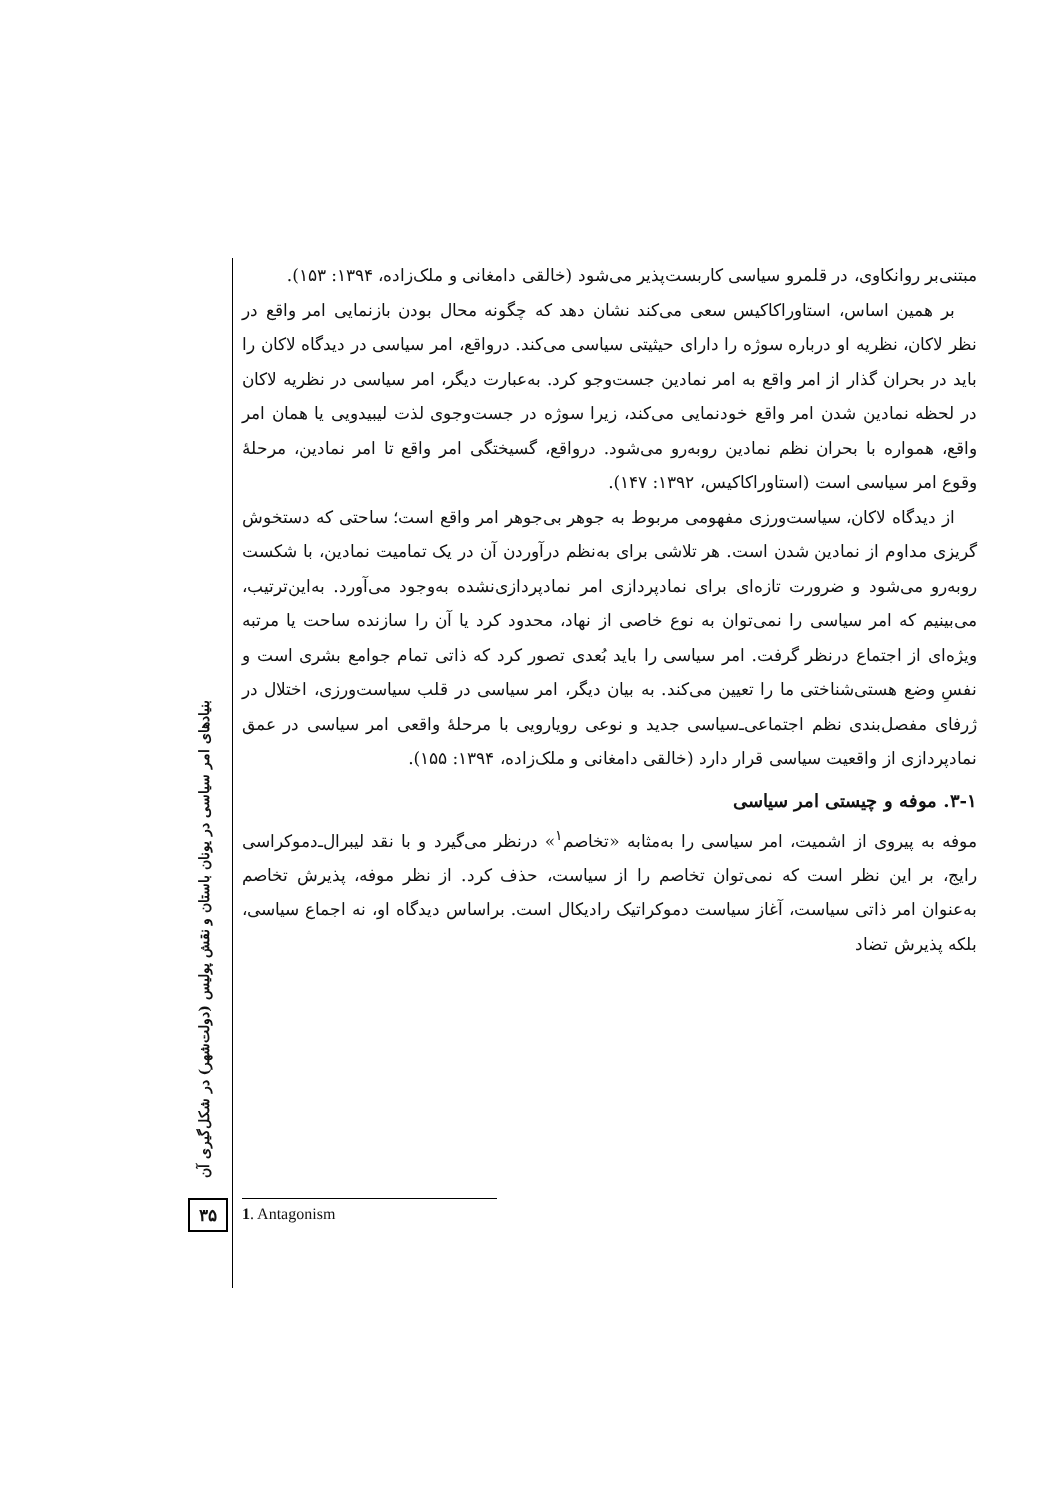مبتنی‌بر روانکاوی، در قلمرو سیاسی کاربست‌پذیر می‌شود (خالقی دامغانی و ملک‌زاده، ۱۳۹۴: ۱۵۳).
بر همین اساس، استاوراکاکیس سعی می‌کند نشان دهد که چگونه محال بودن بازنمایی امر واقع در نظر لاکان، نظریه او درباره سوژه را دارای حیثیتی سیاسی می‌کند. درواقع، امر سیاسی در دیدگاه لاکان را باید در بحران گذار از امر واقع به امر نمادین جست‌وجو کرد. به‌عبارت دیگر، امر سیاسی در نظریه لاکان در لحظه نمادین شدن امر واقع خودنمایی می‌کند، زیرا سوژه در جست‌وجوی لذت لیبیدویی یا همان امر واقع، همواره با بحران نظم نمادین روبه‌رو می‌شود. درواقع، گسیختگی امر واقع تا امر نمادین، مرحلهٔ وقوع امر سیاسی است (استاوراکاکیس، ۱۳۹۲: ۱۴۷).
از دیدگاه لاکان، سیاست‌ورزی مفهومی مربوط به جوهر بی‌جوهر امر واقع است؛ ساحتی که دستخوش گریزی مداوم از نمادین شدن است. هر تلاشی برای به‌نظم درآوردن آن در یک تمامیت نمادین، با شکست روبه‌رو می‌شود و ضرورت تازه‌ای برای نمادپردازی امر نمادپردازی‌نشده به‌وجود می‌آورد. به‌این‌ترتیب، می‌بینیم که امر سیاسی را نمی‌توان به نوع خاصی از نهاد، محدود کرد یا آن را سازنده ساحت یا مرتبه ویژه‌ای از اجتماع درنظر گرفت. امر سیاسی را باید بُعدی تصور کرد که ذاتی تمام جوامع بشری است و نفسِ وضع هستی‌شناختی ما را تعیین می‌کند. به بیان دیگر، امر سیاسی در قلب سیاست‌ورزی، اختلال در ژرفای مفصل‌بندی نظم اجتماعی‌ـ‌سیاسی جدید و نوعی رویارویی با مرحلهٔ واقعی امر سیاسی در عمق نمادپردازی از واقعیت سیاسی قرار دارد (خالقی دامغانی و ملک‌زاده، ۱۳۹۴: ۱۵۵).
۳-۱. موفه و چیستی امر سیاسی
موفه به پیروی از اشمیت، امر سیاسی را به‌مثابه «تخاصم<sup>۱</sup>» درنظر می‌گیرد و با نقد لیبرال‌ـ‌دموکراسی رایج، بر این نظر است که نمی‌توان تخاصم را از سیاست، حذف کرد. از نظر موفه، پذیرش تخاصم به‌عنوان امر ذاتی سیاست، آغاز سیاست دموکراتیک رادیکال است. براساس دیدگاه او، نه اجماع سیاسی، بلکه پذیرش تضاد
بنیادهای امر سیاسی در یونان باستان و نقش پولیس (دولت‌شهر) در شکل‌گیری آن
۳۵ 1. Antagonism